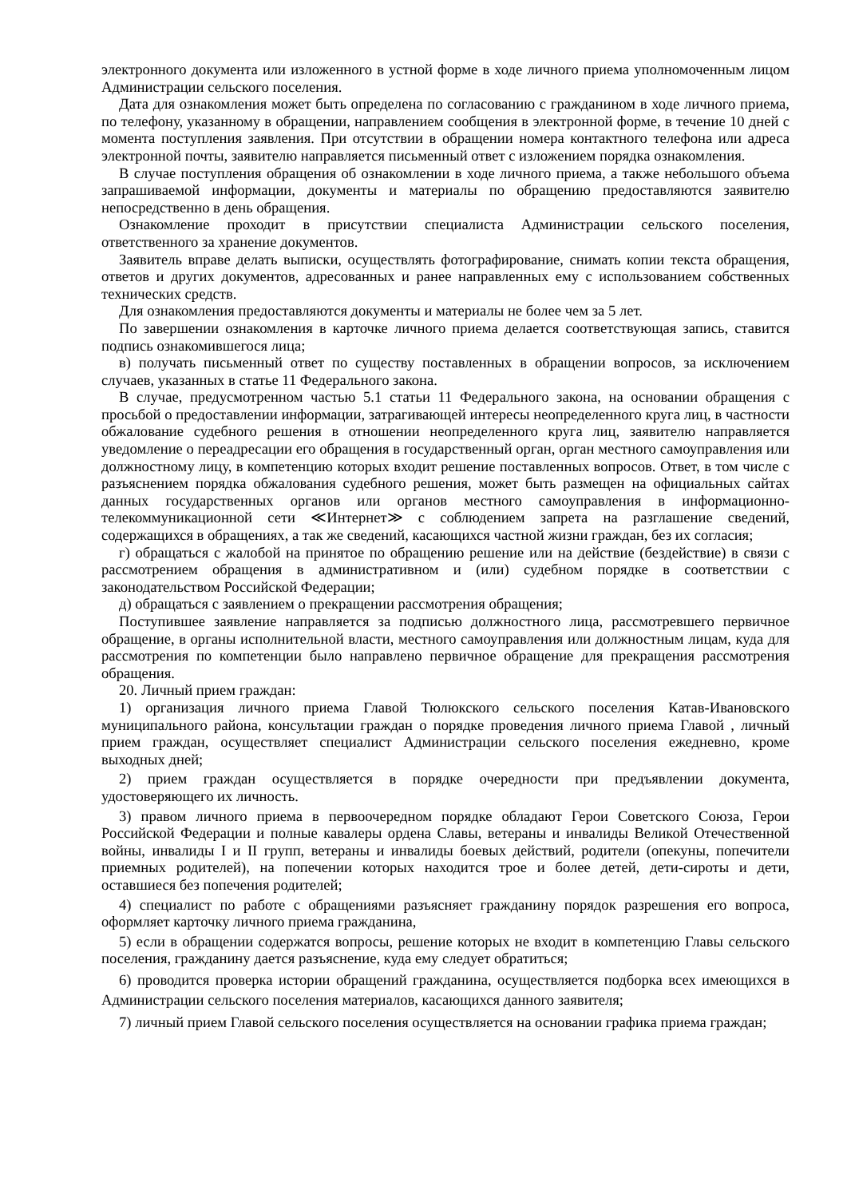электронного документа или изложенного в устной форме в ходе личного приема уполномоченным лицом Администрации сельского поселения.
Дата для ознакомления может быть определена по согласованию с гражданином в ходе личного приема, по телефону, указанному в обращении, направлением сообщения в электронной форме, в течение 10 дней с момента поступления заявления. При отсутствии в обращении номера контактного телефона или адреса электронной почты, заявителю направляется письменный ответ с изложением порядка ознакомления.
В случае поступления обращения об ознакомлении в ходе личного приема, а также небольшого объема запрашиваемой информации, документы и материалы по обращению предоставляются заявителю непосредственно в день обращения.
Ознакомление проходит в присутствии специалиста Администрации сельского поселения, ответственного за хранение документов.
Заявитель вправе делать выписки, осуществлять фотографирование, снимать копии текста обращения, ответов и других документов, адресованных и ранее направленных ему с использованием собственных технических средств.
Для ознакомления предоставляются документы и материалы не более чем за 5 лет.
По завершении ознакомления в карточке личного приема делается соответствующая запись, ставится подпись ознакомившегося лица;
в) получать письменный ответ по существу поставленных в обращении вопросов, за исключением случаев, указанных в статье 11 Федерального закона.
В случае, предусмотренном частью 5.1 статьи 11 Федерального закона, на основании обращения с просьбой о предоставлении информации, затрагивающей интересы неопределенного круга лиц, в частности обжалование судебного решения в отношении неопределенного круга лиц, заявителю направляется уведомление о переадресации его обращения в государственный орган, орган местного самоуправления или должностному лицу, в компетенцию которых входит решение поставленных вопросов. Ответ, в том числе с разъяснением порядка обжалования судебного решения, может быть размещен на официальных сайтах данных государственных органов или органов местного самоуправления в информационно-телекоммуникационной сети ≪Интернет≫ с соблюдением запрета на разглашение сведений, содержащихся в обращениях, а так же сведений, касающихся частной жизни граждан, без их согласия;
г) обращаться с жалобой на принятое по обращению решение или на действие (бездействие) в связи с рассмотрением обращения в административном и (или) судебном порядке в соответствии с законодательством Российской Федерации;
д) обращаться с заявлением о прекращении рассмотрения обращения;
Поступившее заявление направляется за подписью должностного лица, рассмотревшего первичное обращение, в органы исполнительной власти, местного самоуправления или должностным лицам, куда для рассмотрения по компетенции было направлено первичное обращение для прекращения рассмотрения обращения.
20. Личный прием граждан:
1) организация личного приема Главой Тюлюкского сельского поселения Катав-Ивановского муниципального района, консультации граждан о порядке проведения личного приема Главой , личный прием граждан, осуществляет специалист Администрации сельского поселения ежедневно, кроме выходных дней;
2) прием граждан осуществляется в порядке очередности при предъявлении документа, удостоверяющего их личность.
3) правом личного приема в первоочередном порядке обладают Герои Советского Союза, Герои Российской Федерации и полные кавалеры ордена Славы, ветераны и инвалиды Великой Отечественной войны, инвалиды I и II групп, ветераны и инвалиды боевых действий, родители (опекуны, попечители приемных родителей), на попечении которых находится трое и более детей, дети-сироты и дети, оставшиеся без попечения родителей;
4) специалист по работе с обращениями разъясняет гражданину порядок разрешения его вопроса, оформляет карточку личного приема гражданина,
5) если в обращении содержатся вопросы, решение которых не входит в компетенцию Главы сельского поселения, гражданину дается разъяснение, куда ему следует обратиться;
6) проводится проверка истории обращений гражданина, осуществляется подборка всех имеющихся в Администрации сельского поселения материалов, касающихся данного заявителя;
7) личный прием Главой сельского поселения осуществляется на основании графика приема граждан;